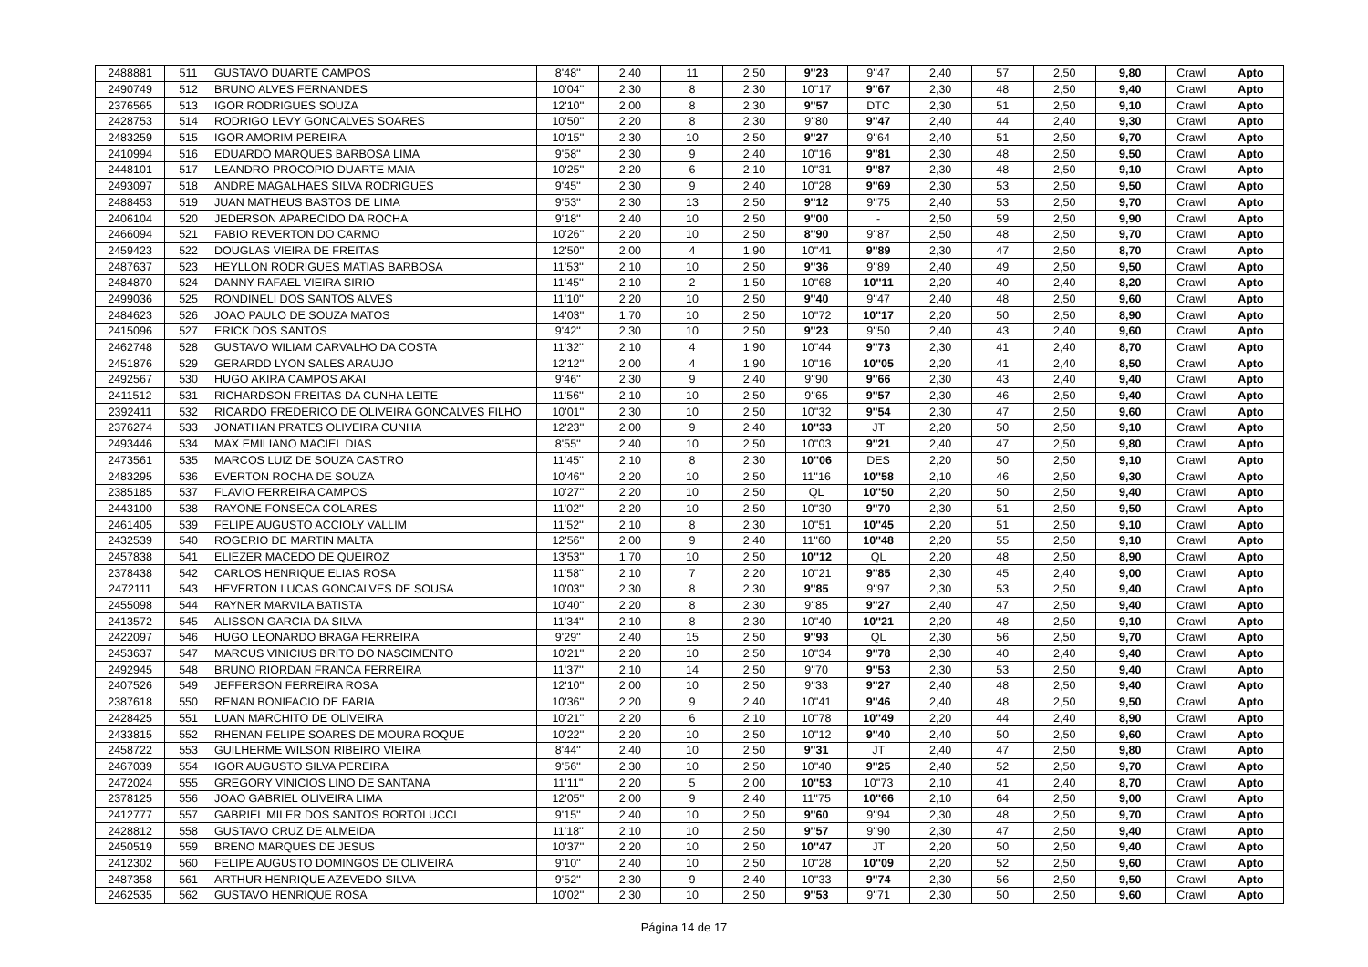| 2488881 | 511 | GUSTAVO DUARTE CAMPOS | 8'48'' | 2,40 | 11 | 2,50 | 9''23 | 9''47 | 2,40 | 57 | 2,50 | 9,80 | Crawl | Apto |
| 2490749 | 512 | BRUNO ALVES FERNANDES | 10'04'' | 2,30 | 8 | 2,30 | 10''17 | 9''67 | 2,30 | 48 | 2,50 | 9,40 | Crawl | Apto |
| 2376565 | 513 | IGOR RODRIGUES SOUZA | 12'10'' | 2,00 | 8 | 2,30 | 9''57 | DTC | 2,30 | 51 | 2,50 | 9,10 | Crawl | Apto |
| 2428753 | 514 | RODRIGO LEVY GONCALVES SOARES | 10'50'' | 2,20 | 8 | 2,30 | 9''80 | 9''47 | 2,40 | 44 | 2,40 | 9,30 | Crawl | Apto |
| 2483259 | 515 | IGOR AMORIM PEREIRA | 10'15'' | 2,30 | 10 | 2,50 | 9''27 | 9''64 | 2,40 | 51 | 2,50 | 9,70 | Crawl | Apto |
| 2410994 | 516 | EDUARDO MARQUES BARBOSA LIMA | 9'58'' | 2,30 | 9 | 2,40 | 10''16 | 9''81 | 2,30 | 48 | 2,50 | 9,50 | Crawl | Apto |
| 2448101 | 517 | LEANDRO PROCOPIO DUARTE MAIA | 10'25'' | 2,20 | 6 | 2,10 | 10''31 | 9''87 | 2,30 | 48 | 2,50 | 9,10 | Crawl | Apto |
| 2493097 | 518 | ANDRE MAGALHAES SILVA RODRIGUES | 9'45'' | 2,30 | 9 | 2,40 | 10''28 | 9''69 | 2,30 | 53 | 2,50 | 9,50 | Crawl | Apto |
| 2488453 | 519 | JUAN MATHEUS BASTOS DE LIMA | 9'53'' | 2,30 | 13 | 2,50 | 9''12 | 9''75 | 2,40 | 53 | 2,50 | 9,70 | Crawl | Apto |
| 2406104 | 520 | JEDERSON APARECIDO DA ROCHA | 9'18'' | 2,40 | 10 | 2,50 | 9''00 | - | 2,50 | 59 | 2,50 | 9,90 | Crawl | Apto |
| 2466094 | 521 | FABIO REVERTON DO CARMO | 10'26'' | 2,20 | 10 | 2,50 | 8''90 | 9''87 | 2,50 | 48 | 2,50 | 9,70 | Crawl | Apto |
| 2459423 | 522 | DOUGLAS VIEIRA DE FREITAS | 12'50'' | 2,00 | 4 | 1,90 | 10''41 | 9''89 | 2,30 | 47 | 2,50 | 8,70 | Crawl | Apto |
| 2487637 | 523 | HEYLLON RODRIGUES MATIAS BARBOSA | 11'53'' | 2,10 | 10 | 2,50 | 9''36 | 9''89 | 2,40 | 49 | 2,50 | 9,50 | Crawl | Apto |
| 2484870 | 524 | DANNY RAFAEL VIEIRA SIRIO | 11'45'' | 2,10 | 2 | 1,50 | 10''68 | 10''11 | 2,20 | 40 | 2,40 | 8,20 | Crawl | Apto |
| 2499036 | 525 | RONDINELI DOS SANTOS ALVES | 11'10'' | 2,20 | 10 | 2,50 | 9''40 | 9''47 | 2,40 | 48 | 2,50 | 9,60 | Crawl | Apto |
| 2484623 | 526 | JOAO PAULO DE SOUZA MATOS | 14'03'' | 1,70 | 10 | 2,50 | 10''72 | 10''17 | 2,20 | 50 | 2,50 | 8,90 | Crawl | Apto |
| 2415096 | 527 | ERICK DOS SANTOS | 9'42'' | 2,30 | 10 | 2,50 | 9''23 | 9''50 | 2,40 | 43 | 2,40 | 9,60 | Crawl | Apto |
| 2462748 | 528 | GUSTAVO WILIAM CARVALHO DA COSTA | 11'32'' | 2,10 | 4 | 1,90 | 10''44 | 9''73 | 2,30 | 41 | 2,40 | 8,70 | Crawl | Apto |
| 2451876 | 529 | GERARDD LYON SALES ARAUJO | 12'12'' | 2,00 | 4 | 1,90 | 10''16 | 10''05 | 2,20 | 41 | 2,40 | 8,50 | Crawl | Apto |
| 2492567 | 530 | HUGO AKIRA CAMPOS AKAI | 9'46'' | 2,30 | 9 | 2,40 | 9''90 | 9''66 | 2,30 | 43 | 2,40 | 9,40 | Crawl | Apto |
| 2411512 | 531 | RICHARDSON FREITAS DA CUNHA LEITE | 11'56'' | 2,10 | 10 | 2,50 | 9''65 | 9''57 | 2,30 | 46 | 2,50 | 9,40 | Crawl | Apto |
| 2392411 | 532 | RICARDO FREDERICO DE OLIVEIRA GONCALVES FILHO | 10'01'' | 2,30 | 10 | 2,50 | 10''32 | 9''54 | 2,30 | 47 | 2,50 | 9,60 | Crawl | Apto |
| 2376274 | 533 | JONATHAN PRATES OLIVEIRA CUNHA | 12'23'' | 2,00 | 9 | 2,40 | 10''33 | JT | 2,20 | 50 | 2,50 | 9,10 | Crawl | Apto |
| 2493446 | 534 | MAX EMILIANO MACIEL DIAS | 8'55'' | 2,40 | 10 | 2,50 | 10''03 | 9''21 | 2,40 | 47 | 2,50 | 9,80 | Crawl | Apto |
| 2473561 | 535 | MARCOS LUIZ DE SOUZA CASTRO | 11'45'' | 2,10 | 8 | 2,30 | 10''06 | DES | 2,20 | 50 | 2,50 | 9,10 | Crawl | Apto |
| 2483295 | 536 | EVERTON ROCHA DE SOUZA | 10'46'' | 2,20 | 10 | 2,50 | 11''16 | 10''58 | 2,10 | 46 | 2,50 | 9,30 | Crawl | Apto |
| 2385185 | 537 | FLAVIO FERREIRA CAMPOS | 10'27'' | 2,20 | 10 | 2,50 | QL | 10''50 | 2,20 | 50 | 2,50 | 9,40 | Crawl | Apto |
| 2443100 | 538 | RAYONE FONSECA COLARES | 11'02'' | 2,20 | 10 | 2,50 | 10''30 | 9''70 | 2,30 | 51 | 2,50 | 9,50 | Crawl | Apto |
| 2461405 | 539 | FELIPE AUGUSTO ACCIOLY VALLIM | 11'52'' | 2,10 | 8 | 2,30 | 10''51 | 10''45 | 2,20 | 51 | 2,50 | 9,10 | Crawl | Apto |
| 2432539 | 540 | ROGERIO DE MARTIN MALTA | 12'56'' | 2,00 | 9 | 2,40 | 11''60 | 10''48 | 2,20 | 55 | 2,50 | 9,10 | Crawl | Apto |
| 2457838 | 541 | ELIEZER MACEDO DE QUEIROZ | 13'53'' | 1,70 | 10 | 2,50 | 10''12 | QL | 2,20 | 48 | 2,50 | 8,90 | Crawl | Apto |
| 2378438 | 542 | CARLOS HENRIQUE ELIAS ROSA | 11'58'' | 2,10 | 7 | 2,20 | 10''21 | 9''85 | 2,30 | 45 | 2,40 | 9,00 | Crawl | Apto |
| 2472111 | 543 | HEVERTON LUCAS GONCALVES DE SOUSA | 10'03'' | 2,30 | 8 | 2,30 | 9''85 | 9''97 | 2,30 | 53 | 2,50 | 9,40 | Crawl | Apto |
| 2455098 | 544 | RAYNER MARVILA BATISTA | 10'40'' | 2,20 | 8 | 2,30 | 9''85 | 9''27 | 2,40 | 47 | 2,50 | 9,40 | Crawl | Apto |
| 2413572 | 545 | ALISSON GARCIA DA SILVA | 11'34'' | 2,10 | 8 | 2,30 | 10''40 | 10''21 | 2,20 | 48 | 2,50 | 9,10 | Crawl | Apto |
| 2422097 | 546 | HUGO LEONARDO BRAGA FERREIRA | 9'29'' | 2,40 | 15 | 2,50 | 9''93 | QL | 2,30 | 56 | 2,50 | 9,70 | Crawl | Apto |
| 2453637 | 547 | MARCUS VINICIUS BRITO DO NASCIMENTO | 10'21'' | 2,20 | 10 | 2,50 | 10''34 | 9''78 | 2,30 | 40 | 2,40 | 9,40 | Crawl | Apto |
| 2492945 | 548 | BRUNO RIORDAN FRANCA FERREIRA | 11'37'' | 2,10 | 14 | 2,50 | 9''70 | 9''53 | 2,30 | 53 | 2,50 | 9,40 | Crawl | Apto |
| 2407526 | 549 | JEFFERSON FERREIRA ROSA | 12'10'' | 2,00 | 10 | 2,50 | 9''33 | 9''27 | 2,40 | 48 | 2,50 | 9,40 | Crawl | Apto |
| 2387618 | 550 | RENAN BONIFACIO DE FARIA | 10'36'' | 2,20 | 9 | 2,40 | 10''41 | 9''46 | 2,40 | 48 | 2,50 | 9,50 | Crawl | Apto |
| 2428425 | 551 | LUAN MARCHITO DE OLIVEIRA | 10'21'' | 2,20 | 6 | 2,10 | 10''78 | 10''49 | 2,20 | 44 | 2,40 | 8,90 | Crawl | Apto |
| 2433815 | 552 | RHENAN FELIPE SOARES DE MOURA ROQUE | 10'22'' | 2,20 | 10 | 2,50 | 10''12 | 9''40 | 2,40 | 50 | 2,50 | 9,60 | Crawl | Apto |
| 2458722 | 553 | GUILHERME WILSON RIBEIRO VIEIRA | 8'44'' | 2,40 | 10 | 2,50 | 9''31 | JT | 2,40 | 47 | 2,50 | 9,80 | Crawl | Apto |
| 2467039 | 554 | IGOR AUGUSTO SILVA PEREIRA | 9'56'' | 2,30 | 10 | 2,50 | 10''40 | 9''25 | 2,40 | 52 | 2,50 | 9,70 | Crawl | Apto |
| 2472024 | 555 | GREGORY VINICIOS LINO DE SANTANA | 11'11'' | 2,20 | 5 | 2,00 | 10''53 | 10''73 | 2,10 | 41 | 2,40 | 8,70 | Crawl | Apto |
| 2378125 | 556 | JOAO GABRIEL OLIVEIRA LIMA | 12'05'' | 2,00 | 9 | 2,40 | 11''75 | 10''66 | 2,10 | 64 | 2,50 | 9,00 | Crawl | Apto |
| 2412777 | 557 | GABRIEL MILER DOS SANTOS BORTOLUCCI | 9'15'' | 2,40 | 10 | 2,50 | 9''60 | 9''94 | 2,30 | 48 | 2,50 | 9,70 | Crawl | Apto |
| 2428812 | 558 | GUSTAVO CRUZ DE ALMEIDA | 11'18'' | 2,10 | 10 | 2,50 | 9''57 | 9''90 | 2,30 | 47 | 2,50 | 9,40 | Crawl | Apto |
| 2450519 | 559 | BRENO MARQUES DE JESUS | 10'37'' | 2,20 | 10 | 2,50 | 10''47 | JT | 2,20 | 50 | 2,50 | 9,40 | Crawl | Apto |
| 2412302 | 560 | FELIPE AUGUSTO DOMINGOS DE OLIVEIRA | 9'10'' | 2,40 | 10 | 2,50 | 10''28 | 10''09 | 2,20 | 52 | 2,50 | 9,60 | Crawl | Apto |
| 2487358 | 561 | ARTHUR HENRIQUE AZEVEDO SILVA | 9'52'' | 2,30 | 9 | 2,40 | 10''33 | 9''74 | 2,30 | 56 | 2,50 | 9,50 | Crawl | Apto |
| 2462535 | 562 | GUSTAVO HENRIQUE ROSA | 10'02'' | 2,30 | 10 | 2,50 | 9''53 | 9''71 | 2,30 | 50 | 2,50 | 9,60 | Crawl | Apto |
Página 14 de 17